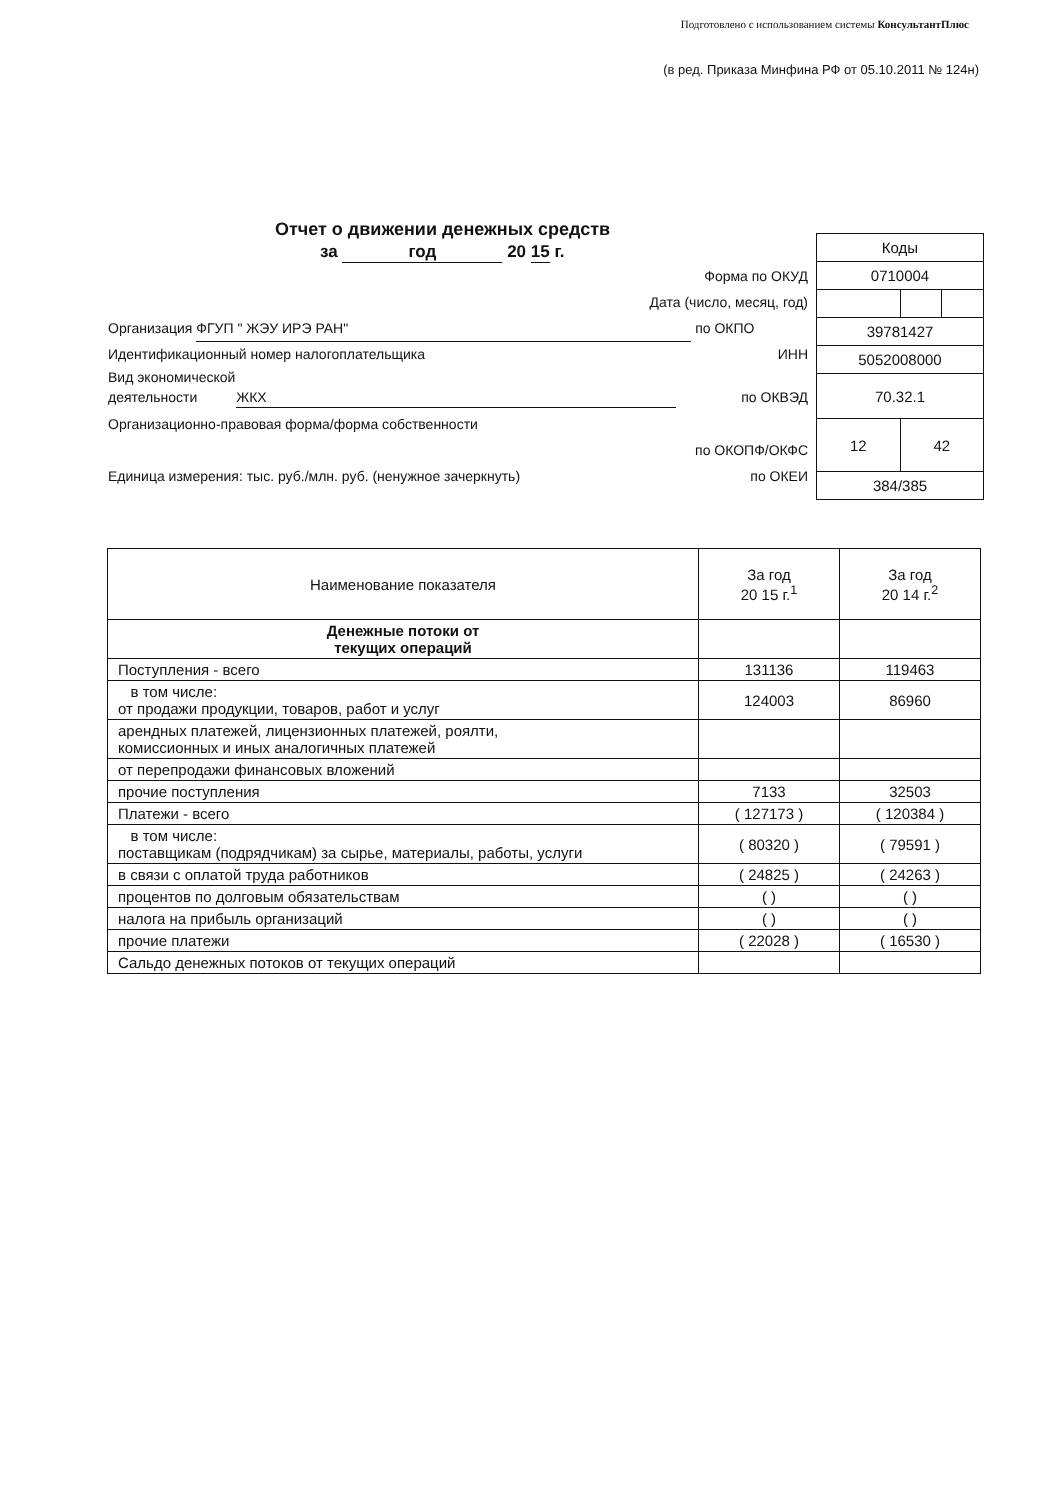Подготовлено с использованием системы КонсультантПлюс
(в ред. Приказа Минфина РФ от 05.10.2011 № 124н)
Отчет о движении денежных средств
за год 20 15 г.
Форма по ОКУД
Дата (число, месяц, год)
Организация ФГУП " ЖЭУ ИРЭ РАН" по ОКПО
Идентификационный номер налогоплательщика ИНН
Вид экономической
деятельности ЖКХ по ОКВЭД
Организационно-правовая форма/форма собственности
по ОКОПФ/ОКФС
Единица измерения: тыс. руб./млн. руб. (ненужное зачеркнуть) по ОКЕИ
| Коды | | |
| 0710004 | | |
| 39781427 | | |
| 5052008000 | | |
| 70.32.1 | | |
| 12 | 42 | |
| 384/385 | | |
| Наименование показателя | За год 20 15 г.<sup>1</sup> | За год 20 14 г.<sup>2</sup> |
| --- | --- | --- |
| Денежные потоки от текущих операций | | |
| Поступления - всего | 131136 | 119463 |
| в том числе: от продажи продукции, товаров, работ и услуг | 124003 | 86960 |
| арендных платежей, лицензионных платежей, роялти, комиссионных и иных аналогичных платежей | | |
| от перепродажи финансовых вложений | | |
| прочие поступления | 7133 | 32503 |
| Платежи - всего | ( 127173 ) | ( 120384 ) |
| в том числе: поставщикам (подрядчикам) за сырье, материалы, работы, услуги | ( 80320 ) | ( 79591 ) |
| в связи с оплатой труда работников | ( 24825 ) | ( 24263 ) |
| процентов по долговым обязательствам | ( ) | ( ) |
| налога на прибыль организаций | ( ) | ( ) |
| прочие платежи | ( 22028 ) | ( 16530 ) |
| Сальдо денежных потоков от текущих операций | | |